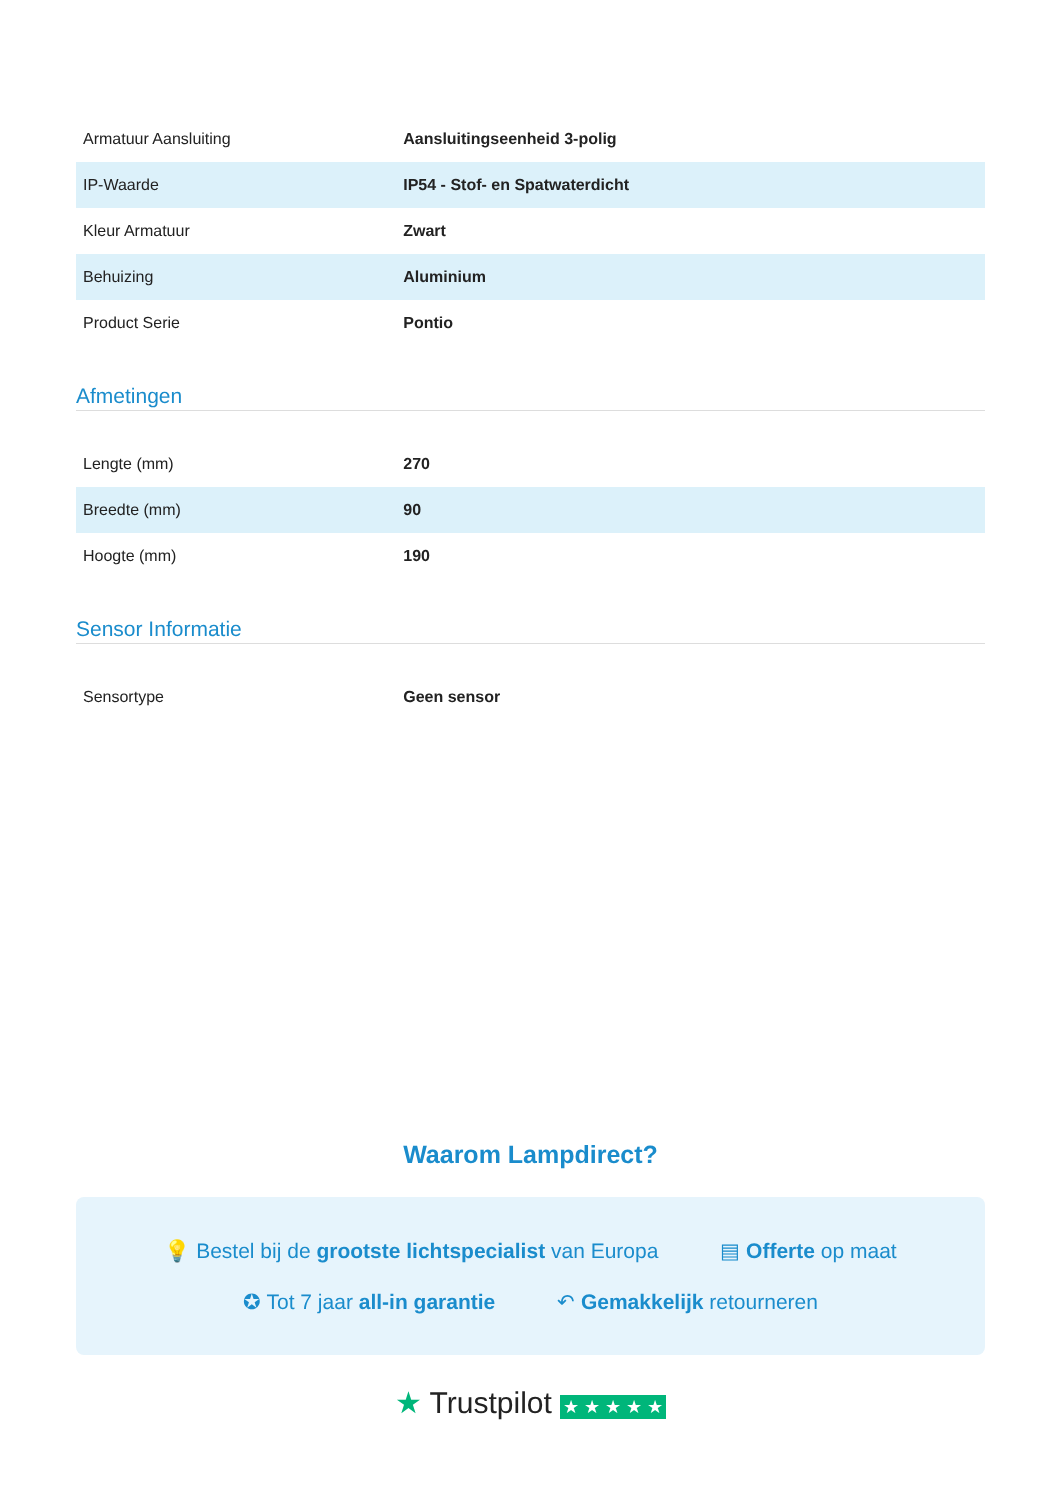| Armatuur Aansluiting | Aansluitingseenheid 3-polig |
| IP-Waarde | IP54 - Stof- en Spatwaterdicht |
| Kleur Armatuur | Zwart |
| Behuizing | Aluminium |
| Product Serie | Pontio |
Afmetingen
| Lengte (mm) | 270 |
| Breedte (mm) | 90 |
| Hoogte (mm) | 190 |
Sensor Informatie
| Sensortype | Geen sensor |
Waarom Lampdirect?
💡 Bestel bij de grootste lichtspecialist van Europa ▤ Offerte op maat
✪ Tot 7 jaar all-in garantie ↶ Gemakkelijk retourneren
★ Trustpilot ★ ★ ★ ★ ★